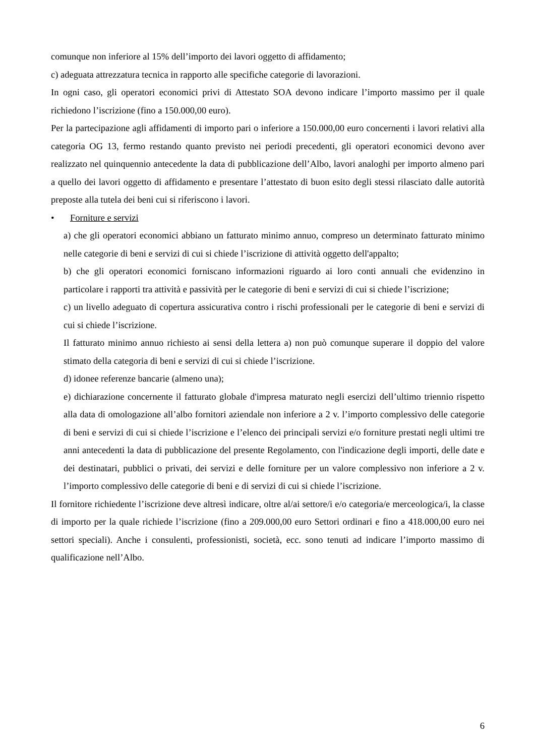comunque non inferiore al 15% dell’importo dei lavori oggetto di affidamento;
c) adeguata attrezzatura tecnica in rapporto alle specifiche categorie di lavorazioni.
In ogni caso, gli operatori economici privi di Attestato SOA devono indicare l’importo massimo per il quale richiedono l’iscrizione (fino a 150.000,00 euro).
Per la partecipazione agli affidamenti di importo pari o inferiore a 150.000,00 euro concernenti i lavori relativi alla categoria OG 13, fermo restando quanto previsto nei periodi precedenti, gli operatori economici devono aver realizzato nel quinquennio antecedente la data di pubblicazione dell’Albo, lavori analoghi per importo almeno pari a quello dei lavori oggetto di affidamento e presentare l’attestato di buon esito degli stessi rilasciato dalle autorità preposte alla tutela dei beni cui si riferiscono i lavori.
• Forniture e servizi
a) che gli operatori economici abbiano un fatturato minimo annuo, compreso un determinato fatturato minimo nelle categorie di beni e servizi di cui si chiede l’iscrizione di attività oggetto dell'appalto;
b) che gli operatori economici forniscano informazioni riguardo ai loro conti annuali che evidenzino in particolare i rapporti tra attività e passività per le categorie di beni e servizi di cui si chiede l’iscrizione;
c) un livello adeguato di copertura assicurativa contro i rischi professionali per le categorie di beni e servizi di cui si chiede l’iscrizione.
Il fatturato minimo annuo richiesto ai sensi della lettera a) non può comunque superare il doppio del valore stimato della categoria di beni e servizi di cui si chiede l’iscrizione.
d) idonee referenze bancarie (almeno una);
e) dichiarazione concernente il fatturato globale d'impresa maturato negli esercizi dell’ultimo triennio rispetto alla data di omologazione all’albo fornitori aziendale non inferiore a 2 v. l’importo complessivo delle categorie di beni e servizi di cui si chiede l’iscrizione e l’elenco dei principali servizi e/o forniture prestati negli ultimi tre anni antecedenti la data di pubblicazione del presente Regolamento, con l'indicazione degli importi, delle date e dei destinatari, pubblici o privati, dei servizi e delle forniture per un valore complessivo non inferiore a 2 v. l’importo complessivo delle categorie di beni e di servizi di cui si chiede l’iscrizione.
Il fornitore richiedente l’iscrizione deve altresì indicare, oltre al/ai settore/i e/o categoria/e merceologica/i, la classe di importo per la quale richiede l’iscrizione (fino a 209.000,00 euro Settori ordinari e fino a 418.000,00 euro nei settori speciali). Anche i consulenti, professionisti, società, ecc. sono tenuti ad indicare l’importo massimo di qualificazione nell’Albo.
6